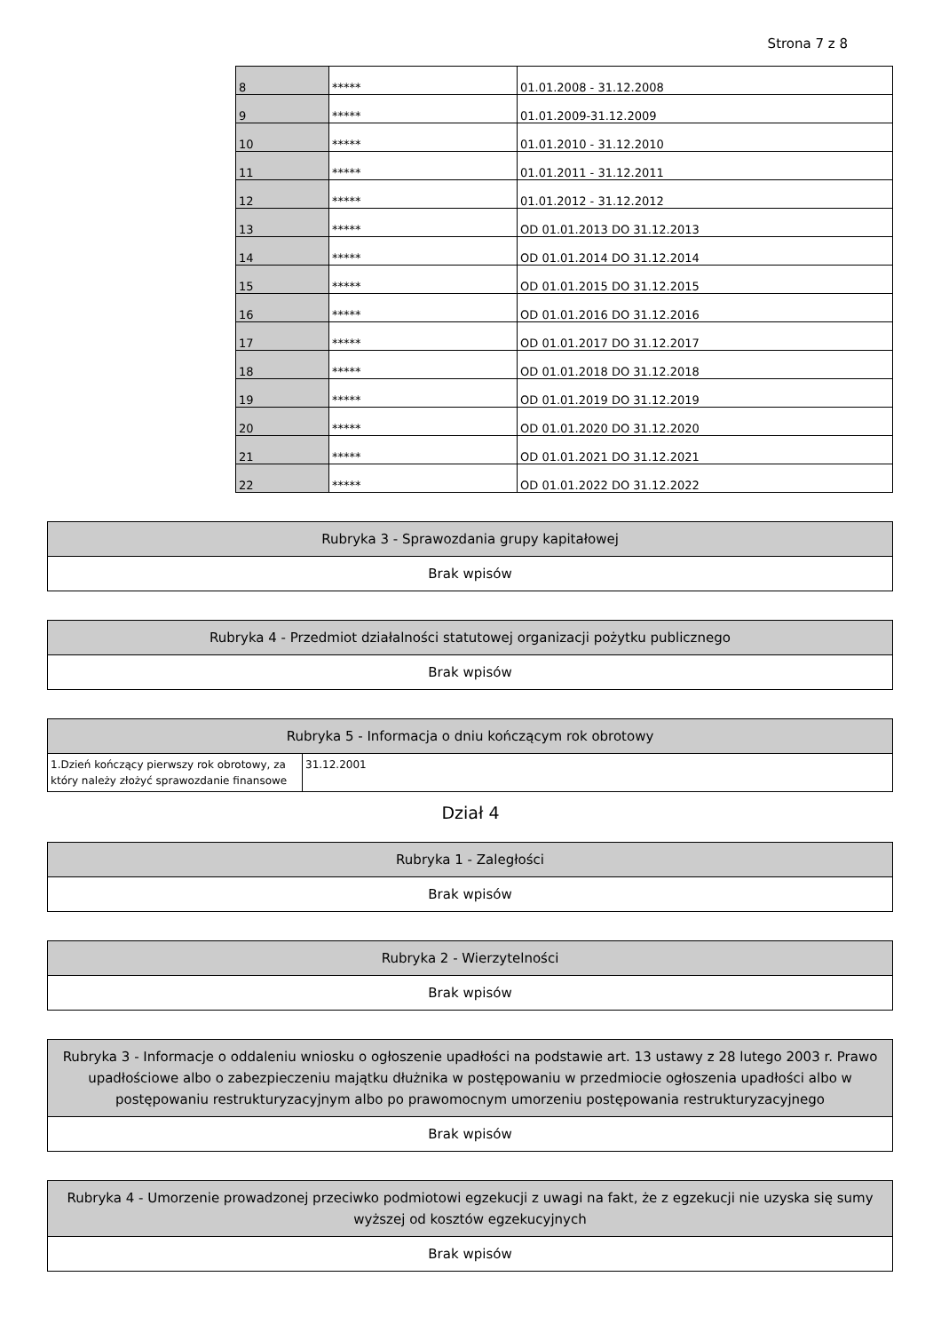Strona 7 z 8
| 8 | ***** | 01.01.2008 - 31.12.2008 |
| 9 | ***** | 01.01.2009-31.12.2009 |
| 10 | ***** | 01.01.2010 - 31.12.2010 |
| 11 | ***** | 01.01.2011 - 31.12.2011 |
| 12 | ***** | 01.01.2012 - 31.12.2012 |
| 13 | ***** | OD 01.01.2013 DO 31.12.2013 |
| 14 | ***** | OD 01.01.2014 DO 31.12.2014 |
| 15 | ***** | OD 01.01.2015 DO 31.12.2015 |
| 16 | ***** | OD 01.01.2016 DO 31.12.2016 |
| 17 | ***** | OD 01.01.2017 DO 31.12.2017 |
| 18 | ***** | OD 01.01.2018 DO 31.12.2018 |
| 19 | ***** | OD 01.01.2019 DO 31.12.2019 |
| 20 | ***** | OD 01.01.2020 DO 31.12.2020 |
| 21 | ***** | OD 01.01.2021 DO 31.12.2021 |
| 22 | ***** | OD 01.01.2022 DO 31.12.2022 |
| Rubryka 3 - Sprawozdania grupy kapitałowej |
| --- |
| Brak wpisów |
| Rubryka 4 - Przedmiot działalności statutowej organizacji pożytku publicznego |
| --- |
| Brak wpisów |
| Rubryka 5 - Informacja o dniu kończącym rok obrotowy | |
| --- | --- |
| 1.Dzień kończący pierwszy rok obrotowy, za który należy złożyć sprawozdanie finansowe | 31.12.2001 |
Dział 4
| Rubryka 1 - Zaległości |
| --- |
| Brak wpisów |
| Rubryka 2 - Wierzytelności |
| --- |
| Brak wpisów |
| Rubryka 3 - Informacje o oddaleniu wniosku o ogłoszenie upadłości na podstawie art. 13 ustawy z 28 lutego 2003 r. Prawo upadłościowe albo o zabezpieczeniu majątku dłużnika w postępowaniu w przedmiocie ogłoszenia upadłości albo w postępowaniu restrukturyzacyjnym albo po prawomocnym umorzeniu postępowania restrukturyzacyjnego |
| --- |
| Brak wpisów |
| Rubryka 4 - Umorzenie prowadzonej przeciwko podmiotowi egzekucji z uwagi na fakt, że z egzekucji nie uzyska się sumy wyższej od kosztów egzekucyjnych |
| --- |
| Brak wpisów |